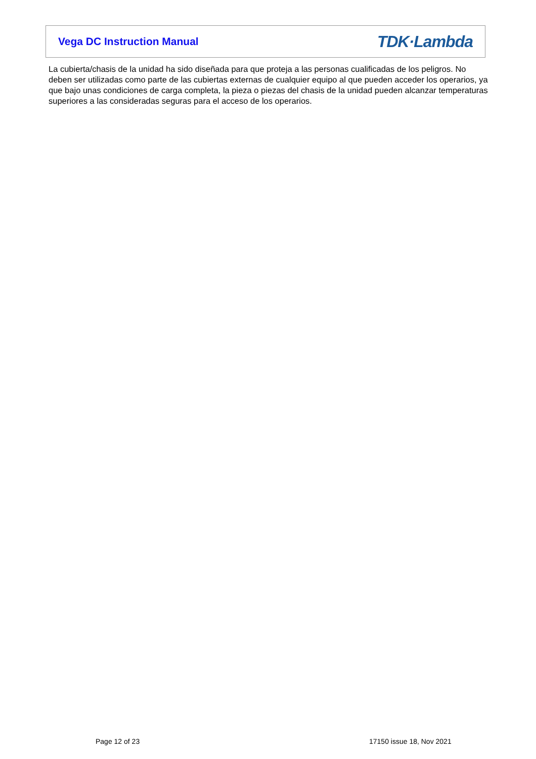Vega DC Instruction Manual TDK·Lambda
La cubierta/chasis de la unidad ha sido diseñada para que proteja a las personas cualificadas de los peligros. No deben ser utilizadas como parte de las cubiertas externas de cualquier equipo al que pueden acceder los operarios, ya que bajo unas condiciones de carga completa, la pieza o piezas del chasis de la unidad pueden alcanzar temperaturas superiores a las consideradas seguras para el acceso de los operarios.
Page 12 of 23 17150 issue 18, Nov 2021